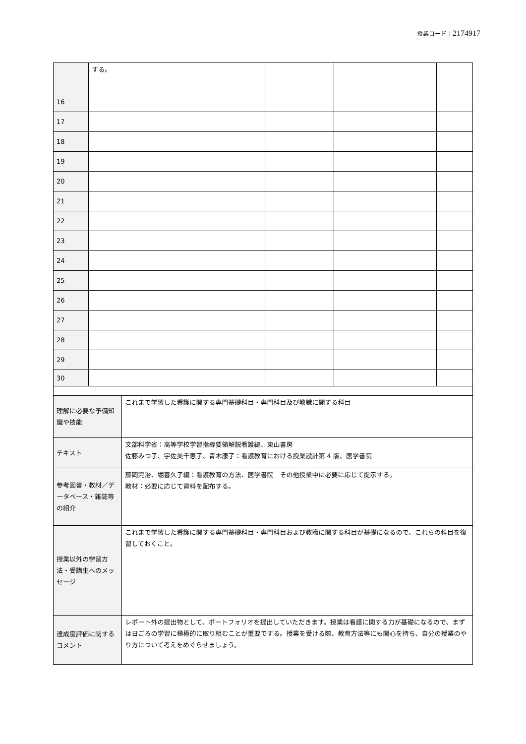授業コード：2174917
| | する。 | | | | |
| 16 | | | | | |
| 17 | | | | | |
| 18 | | | | | |
| 19 | | | | | |
| 20 | | | | | |
| 21 | | | | | |
| 22 | | | | | |
| 23 | | | | | |
| 24 | | | | | |
| 25 | | | | | |
| 26 | | | | | |
| 27 | | | | | |
| 28 | | | | | |
| 29 | | | | | |
| 30 | | | | | |
| 理解に必要な予備知識や技能 | | これまで学習した看護に関する専門基礎科目・専門科目及び教職に関する科目 | | | |
| テキスト | | 文部科学省：高等学校学習指導要領解説看護編、東山書房 佐藤みつ子、宇佐美千恵子、青木康子：看護教育における授業設計第 4 版、医学書院 | | | |
| 参考図書・教材／データベース・雑誌等の紹介 | | 藤岡完治、堀喜久子編：看護教育の方法、医学書院 その他授業中に必要に応じて提示する。 教材：必要に応じて資料を配布する。 | | | |
| 授業以外の学習方法・受講生へのメッセージ | | これまで学習した看護に関する専門基礎科目・専門科目および教職に関する科目が基礎になるので、これらの科目を復習しておくこと。 | | | |
| 達成度評価に関するコメント | | レポート外の提出物として、ポートフォリオを提出していただきます。授業は看護に関する力が基礎になるので、まずは日ごろの学習に積極的に取り組むことが重要でする。授業を受ける際、教育方法等にも関心を持ち、自分の授業のやり方について考えをめぐらせましょう。 | | | |